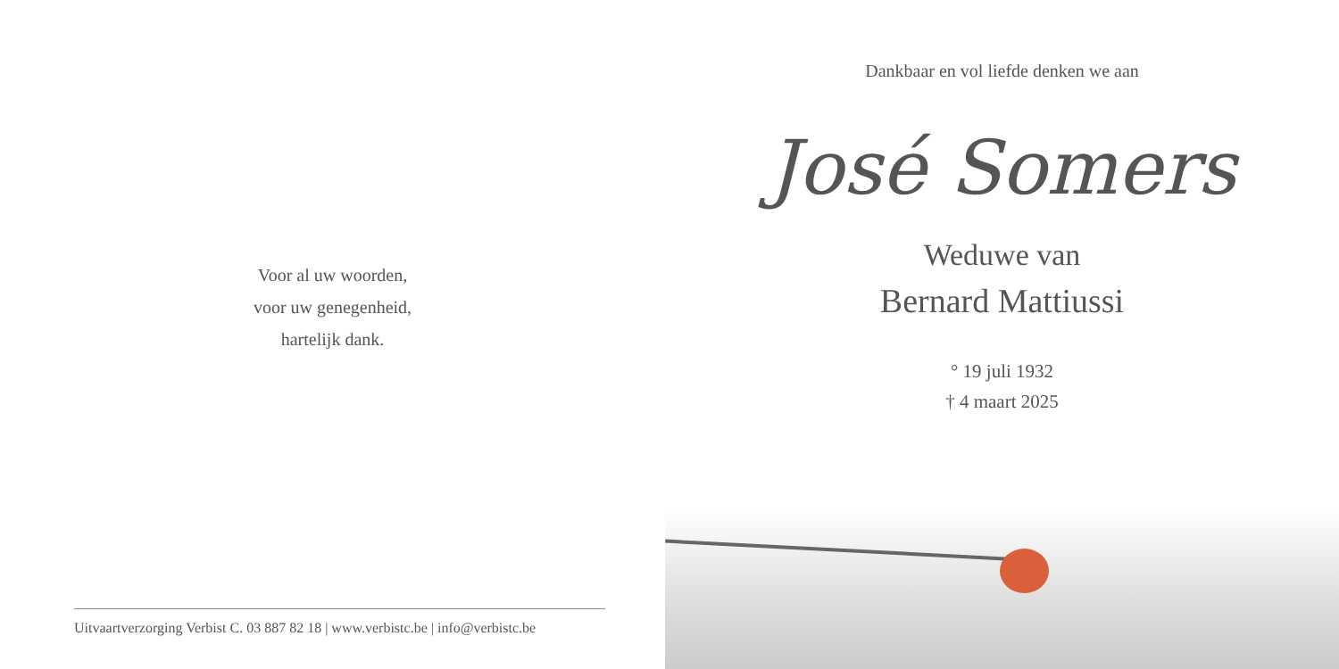Voor al uw woorden,
voor uw genegenheid,
hartelijk dank.
Uitvaartverzorging Verbist C. 03 887 82 18 | www.verbistc.be | info@verbistc.be
Dankbaar en vol liefde denken we aan
José Somers
Weduwe van
Bernard Mattiussi
° 19 juli 1932
† 4 maart 2025